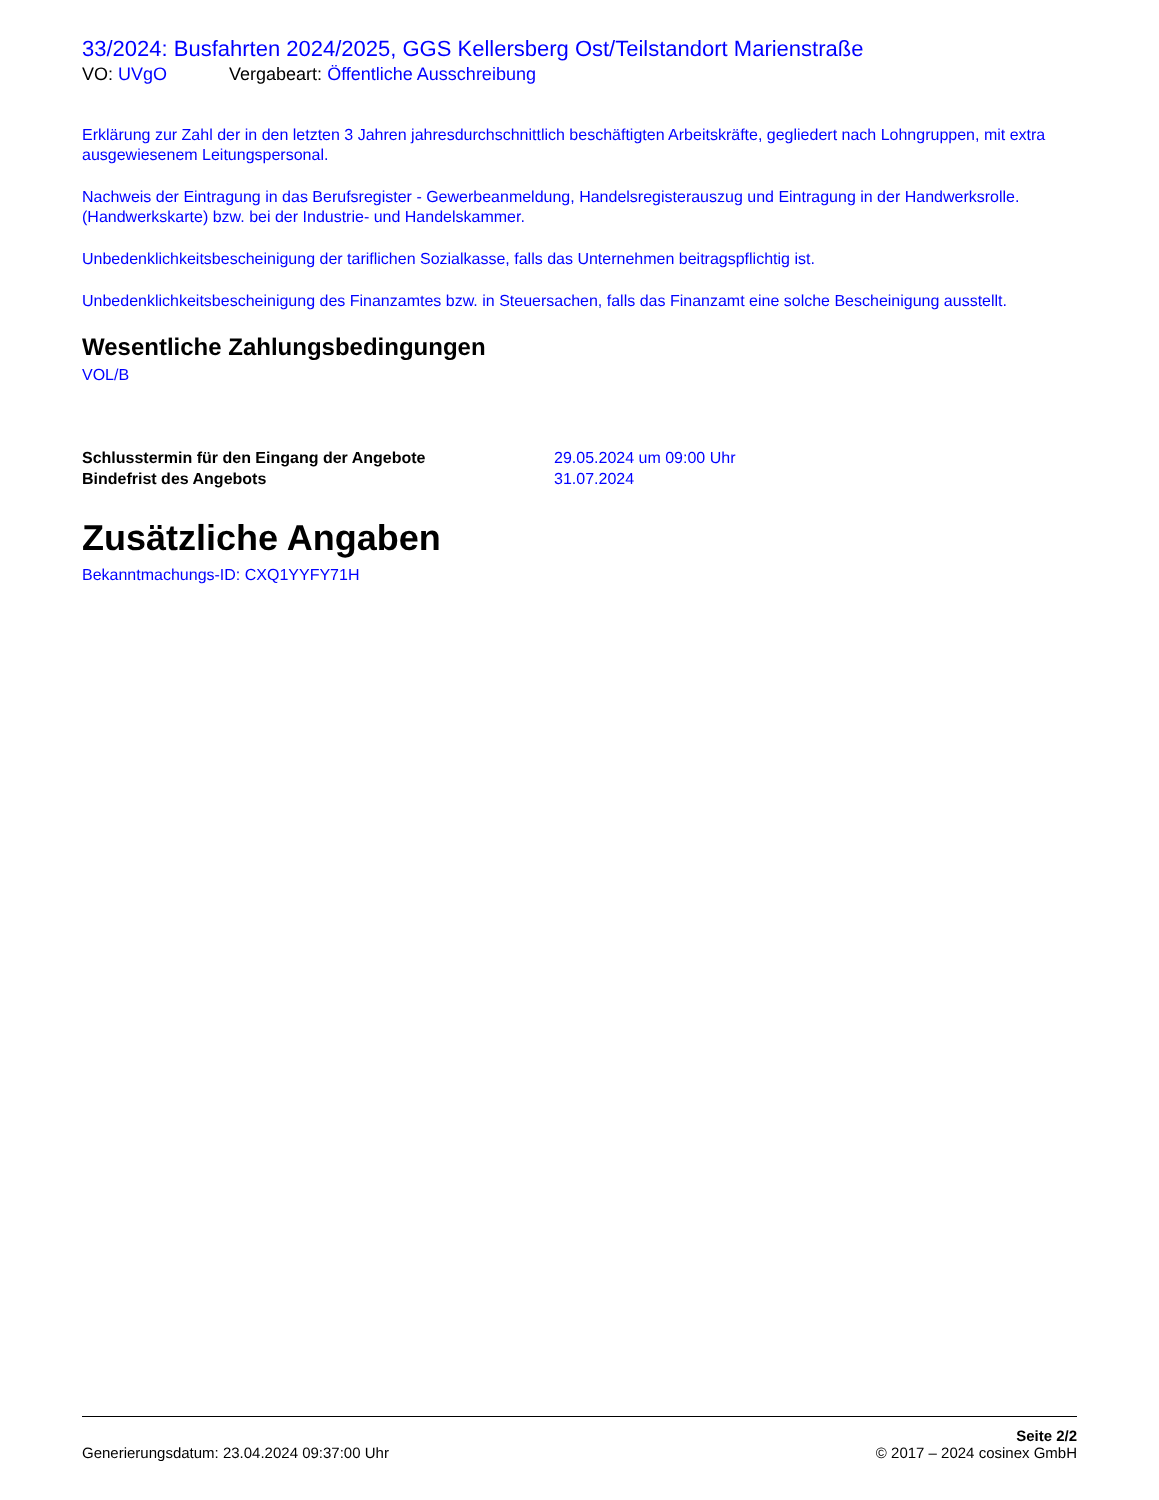33/2024: Busfahrten 2024/2025, GGS Kellersberg Ost/Teilstandort Marienstraße
VO: UVgO Vergabeart: Öffentliche Ausschreibung
Erklärung zur Zahl der in den letzten 3 Jahren jahresdurchschnittlich beschäftigten Arbeitskräfte, gegliedert nach Lohngruppen, mit extra ausgewiesenem Leitungspersonal.
Nachweis der Eintragung in das Berufsregister - Gewerbeanmeldung, Handelsregisterauszug und Eintragung in der Handwerksrolle. (Handwerkskarte) bzw. bei der Industrie- und Handelskammer.
Unbedenklichkeitsbescheinigung der tariflichen Sozialkasse, falls das Unternehmen beitragspflichtig ist.
Unbedenklichkeitsbescheinigung des Finanzamtes bzw. in Steuersachen, falls das Finanzamt eine solche Bescheinigung ausstellt.
Wesentliche Zahlungsbedingungen
VOL/B
Schlusstermin für den Eingang der Angebote 29.05.2024 um 09:00 Uhr
Bindefrist des Angebots 31.07.2024
Zusätzliche Angaben
Bekanntmachungs-ID: CXQ1YYFY71H
Generierungsdatum: 23.04.2024 09:37:00 Uhr
Seite 2/2
© 2017 – 2024 cosinex GmbH